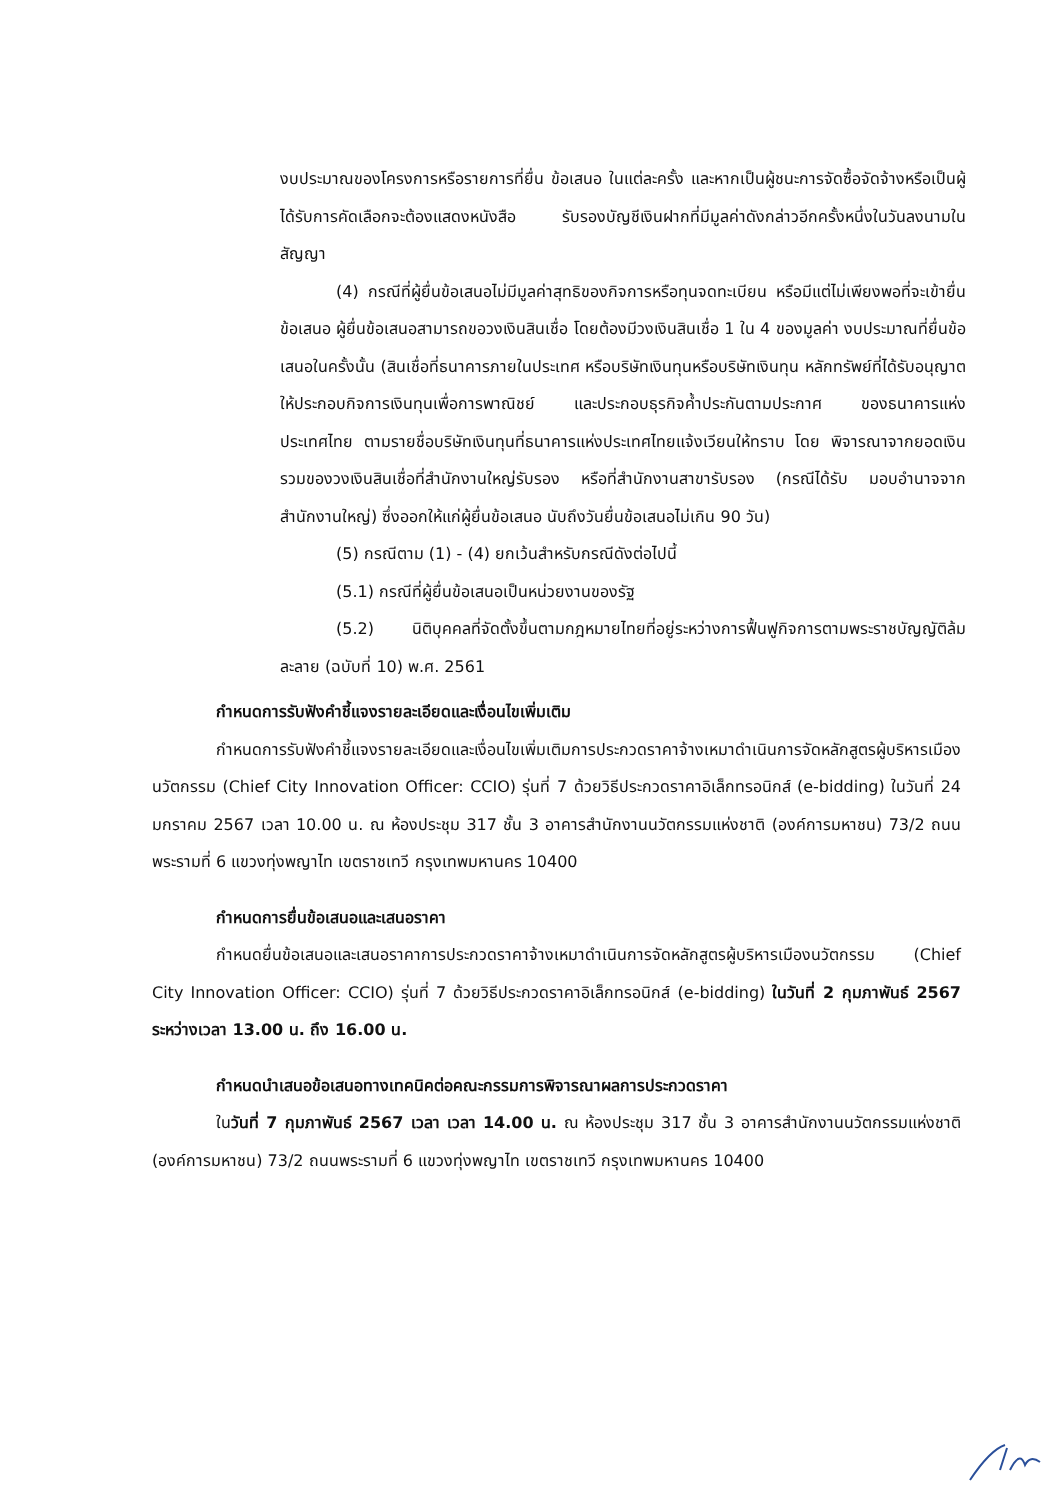งบประมาณของโครงการหรือรายการที่ยื่น ข้อเสนอ ในแต่ละครั้ง และหากเป็นผู้ชนะการจัดซื้อจัดจ้างหรือเป็นผู้ได้รับการคัดเลือกจะต้องแสดงหนังสือ รับรองบัญชีเงินฝากที่มีมูลค่าดังกล่าวอีกครั้งหนึ่งในวันลงนามในสัญญา
(4) กรณีที่ผู้ยื่นข้อเสนอไม่มีมูลค่าสุทธิของกิจการหรือทุนจดทะเบียน หรือมีแต่ไม่เพียงพอที่จะเข้ายื่นข้อเสนอ ผู้ยื่นข้อเสนอสามารถขอวงเงินสินเชื่อ โดยต้องมีวงเงินสินเชื่อ 1 ใน 4 ของมูลค่า งบประมาณที่ยื่นข้อเสนอในครั้งนั้น (สินเชื่อที่ธนาคารภายในประเทศ หรือบริษัทเงินทุนหรือบริษัทเงินทุน หลักทรัพย์ที่ได้รับอนุญาตให้ประกอบกิจการเงินทุนเพื่อการพาณิชย์ และประกอบธุรกิจค้ำประกันตามประกาศ ของธนาคารแห่งประเทศไทย ตามรายชื่อบริษัทเงินทุนที่ธนาคารแห่งประเทศไทยแจ้งเวียนให้ทราบ โดย พิจารณาจากยอดเงินรวมของวงเงินสินเชื่อที่สำนักงานใหญ่รับรอง หรือที่สำนักงานสาขารับรอง (กรณีได้รับ มอบอำนาจจากสำนักงานใหญ่) ซึ่งออกให้แก่ผู้ยื่นข้อเสนอ นับถึงวันยื่นข้อเสนอไม่เกิน 90 วัน)
(5) กรณีตาม (1) - (4) ยกเว้นสำหรับกรณีดังต่อไปนี้
(5.1) กรณีที่ผู้ยื่นข้อเสนอเป็นหน่วยงานของรัฐ
(5.2) นิติบุคคลที่จัดตั้งขึ้นตามกฎหมายไทยที่อยู่ระหว่างการฟื้นฟูกิจการตามพระราชบัญญัติล้มละลาย (ฉบับที่ 10) พ.ศ. 2561
กำหนดการรับฟังคำชี้แจงรายละเอียดและเงื่อนไขเพิ่มเติม
กำหนดการรับฟังคำชี้แจงรายละเอียดและเงื่อนไขเพิ่มเติมการประกวดราคาจ้างเหมาดำเนินการจัดหลักสูตรผู้บริหารเมืองนวัตกรรม (Chief City Innovation Officer: CCIO) รุ่นที่ 7 ด้วยวิธีประกวดราคาอิเล็กทรอนิกส์ (e-bidding) ในวันที่ 24 มกราคม 2567 เวลา 10.00 น. ณ ห้องประชุม 317 ชั้น 3 อาคารสำนักงานนวัตกรรมแห่งชาติ (องค์การมหาชน) 73/2 ถนนพระรามที่ 6 แขวงทุ่งพญาไท เขตราชเทวี กรุงเทพมหานคร 10400
กำหนดการยื่นข้อเสนอและเสนอราคา
กำหนดยื่นข้อเสนอและเสนอราคาการประกวดราคาจ้างเหมาดำเนินการจัดหลักสูตรผู้บริหารเมืองนวัตกรรม (Chief City Innovation Officer: CCIO) รุ่นที่ 7 ด้วยวิธีประกวดราคาอิเล็กทรอนิกส์ (e-bidding) ในวันที่ 2 กุมภาพันธ์ 2567 ระหว่างเวลา 13.00 น. ถึง 16.00 น.
กำหนดนำเสนอข้อเสนอทางเทคนิคต่อคณะกรรมการพิจารณาผลการประกวดราคา
ในวันที่ 7 กุมภาพันธ์ 2567 เวลา เวลา 14.00 น. ณ ห้องประชุม 317 ชั้น 3 อาคารสำนักงานนวัตกรรมแห่งชาติ (องค์การมหาชน) 73/2 ถนนพระรามที่ 6 แขวงทุ่งพญาไท เขตราชเทวี กรุงเทพมหานคร 10400